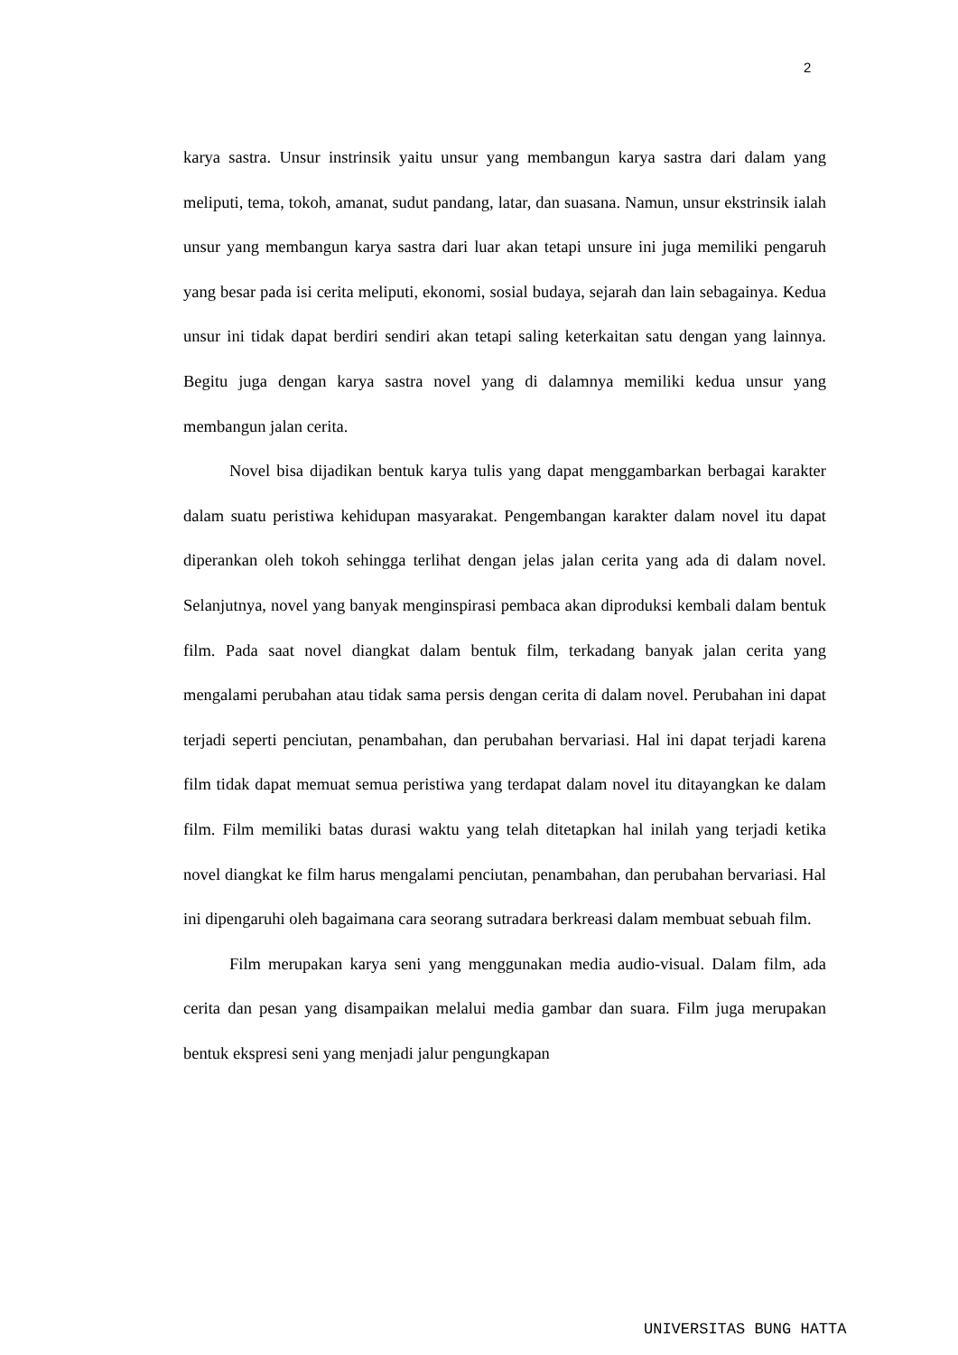2
karya sastra. Unsur instrinsik yaitu unsur yang membangun karya sastra dari dalam yang meliputi, tema, tokoh, amanat, sudut pandang, latar, dan suasana. Namun, unsur ekstrinsik ialah unsur yang membangun karya sastra dari luar akan tetapi unsure ini juga memiliki pengaruh yang besar pada isi cerita meliputi, ekonomi, sosial budaya, sejarah dan lain sebagainya. Kedua unsur ini tidak dapat berdiri sendiri akan tetapi saling keterkaitan satu dengan yang lainnya. Begitu juga dengan karya sastra novel yang di dalamnya memiliki kedua unsur yang membangun jalan cerita.
Novel bisa dijadikan bentuk karya tulis yang dapat menggambarkan berbagai karakter dalam suatu peristiwa kehidupan masyarakat. Pengembangan karakter dalam novel itu dapat diperankan oleh tokoh sehingga terlihat dengan jelas jalan cerita yang ada di dalam novel. Selanjutnya, novel yang banyak menginspirasi pembaca akan diproduksi kembali dalam bentuk film. Pada saat novel diangkat dalam bentuk film, terkadang banyak jalan cerita yang mengalami perubahan atau tidak sama persis dengan cerita di dalam novel. Perubahan ini dapat terjadi seperti penciutan, penambahan, dan perubahan bervariasi. Hal ini dapat terjadi karena film tidak dapat memuat semua peristiwa yang terdapat dalam novel itu ditayangkan ke dalam film. Film memiliki batas durasi waktu yang telah ditetapkan hal inilah yang terjadi ketika novel diangkat ke film harus mengalami penciutan, penambahan, dan perubahan bervariasi. Hal ini dipengaruhi oleh bagaimana cara seorang sutradara berkreasi dalam membuat sebuah film.
Film merupakan karya seni yang menggunakan media audio-visual. Dalam film, ada cerita dan pesan yang disampaikan melalui media gambar dan suara. Film juga merupakan bentuk ekspresi seni yang menjadi jalur pengungkapan
UNIVERSITAS BUNG HATTA